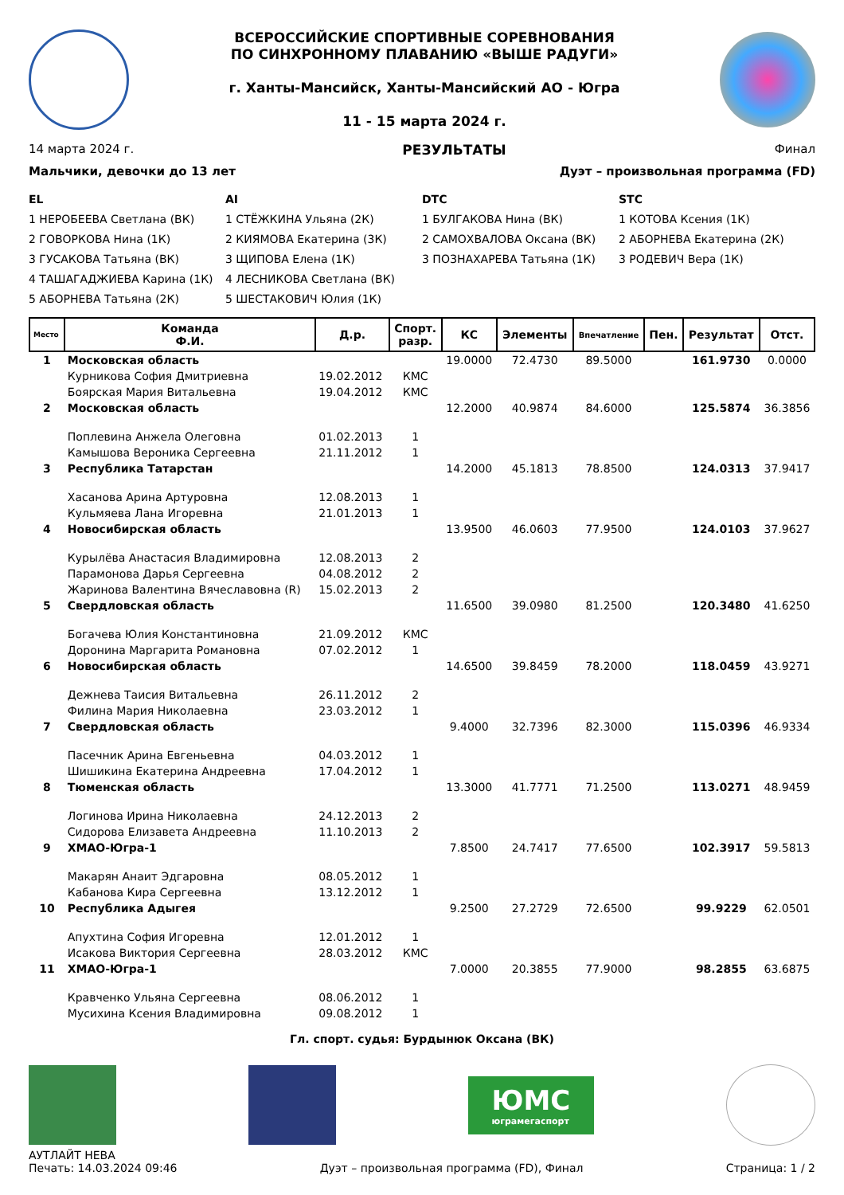ВСЕРОССИЙСКИЕ СПОРТИВНЫЕ СОРЕВНОВАНИЯ
ПО СИНХРОННОМУ ПЛАВАНИЮ «ВЫШЕ РАДУГИ»
г. Ханты-Мансийск, Ханты-Мансийский АО - Югра
11 - 15 марта 2024 г.
14 марта 2024 г. РЕЗУЛЬТАТЫ Финал
Мальчики, девочки до 13 лет Дуэт – произвольная программа (FD)
EL
1 НЕРОБЕЕВА Светлана (ВК)
2 ГОВОРКОВА Нина (1К)
3 ГУСАКОВА Татьяна (ВК)
4 ТАШАГАДЖИЕВА Карина (1К)
5 АБОРНЕВА Татьяна (2К)
AI
1 СТЁЖКИНА Ульяна (2К)
2 КИЯМОВА Екатерина (3К)
3 ЩИПОВА Елена (1К)
4 ЛЕСНИКОВА Светлана (ВК)
5 ШЕСТАКОВИЧ Юлия (1К)
DTC
1 БУЛГАКОВА Нина (ВК)
2 САМОХВАЛОВА Оксана (ВК)
3 ПОЗНАХАРЕВА Татьяна (1К)
STC
1 КОТОВА Ксения (1К)
2 АБОРНЕВА Екатерина (2К)
3 РОДЕВИЧ Вера (1К)
| Место | Команда Ф.И. | Д.р. | Спорт. разр. | КС | Элементы | Впечатление | Пен. | Результат | Отст. |
| --- | --- | --- | --- | --- | --- | --- | --- | --- | --- |
| 1 | Московская область | | | 19.0000 | 72.4730 | 89.5000 | | 161.9730 | 0.0000 |
| | Курникова София Дмитриевна | 19.02.2012 | КМС | | | | | | |
| | Боярская Мария Витальевна | 19.04.2012 | КМС | | | | | | |
| 2 | Московская область | | | 12.2000 | 40.9874 | 84.6000 | | 125.5874 | 36.3856 |
| | Поплевина Анжела Олеговна | 01.02.2013 | 1 | | | | | | |
| | Камышова Вероника Сергеевна | 21.11.2012 | 1 | | | | | | |
| 3 | Республика Татарстан | | | 14.2000 | 45.1813 | 78.8500 | | 124.0313 | 37.9417 |
| | Хасанова Арина Артуровна | 12.08.2013 | 1 | | | | | | |
| | Кульмяева Лана Игоревна | 21.01.2013 | 1 | | | | | | |
| 4 | Новосибирская область | | | 13.9500 | 46.0603 | 77.9500 | | 124.0103 | 37.9627 |
| | Курылёва Анастасия Владимировна | 12.08.2013 | 2 | | | | | | |
| | Парамонова Дарья Сергеевна | 04.08.2012 | 2 | | | | | | |
| | Жаринова Валентина Вячеславовна (R) | 15.02.2013 | 2 | | | | | | |
| 5 | Свердловская область | | | 11.6500 | 39.0980 | 81.2500 | | 120.3480 | 41.6250 |
| | Богачева Юлия Константиновна | 21.09.2012 | КМС | | | | | | |
| | Доронина Маргарита Романовна | 07.02.2012 | 1 | | | | | | |
| 6 | Новосибирская область | | | 14.6500 | 39.8459 | 78.2000 | | 118.0459 | 43.9271 |
| | Дежнева Таисия Витальевна | 26.11.2012 | 2 | | | | | | |
| | Филина Мария Николаевна | 23.03.2012 | 1 | | | | | | |
| 7 | Свердловская область | | | 9.4000 | 32.7396 | 82.3000 | | 115.0396 | 46.9334 |
| | Пасечник Арина Евгеньевна | 04.03.2012 | 1 | | | | | | |
| | Шишикина Екатерина Андреевна | 17.04.2012 | 1 | | | | | | |
| 8 | Тюменская область | | | 13.3000 | 41.7771 | 71.2500 | | 113.0271 | 48.9459 |
| | Логинова Ирина Николаевна | 24.12.2013 | 2 | | | | | | |
| | Сидорова Елизавета Андреевна | 11.10.2013 | 2 | | | | | | |
| 9 | ХМАО-Югра-1 | | | 7.8500 | 24.7417 | 77.6500 | | 102.3917 | 59.5813 |
| | Макарян Анаит Эдгаровна | 08.05.2012 | 1 | | | | | | |
| | Кабанова Кира Сергеевна | 13.12.2012 | 1 | | | | | | |
| 10 | Республика Адыгея | | | 9.2500 | 27.2729 | 72.6500 | | 99.9229 | 62.0501 |
| | Апухтина София Игоревна | 12.01.2012 | 1 | | | | | | |
| | Исакова Виктория Сергеевна | 28.03.2012 | КМС | | | | | | |
| 11 | ХМАО-Югра-1 | | | 7.0000 | 20.3855 | 77.9000 | | 98.2855 | 63.6875 |
| | Кравченко Ульяна Сергеевна | 08.06.2012 | 1 | | | | | | |
| | Мусихина Ксения Владимировна | 09.08.2012 | 1 | | | | | | |
Гл. спорт. судья: Бурдынюк Оксана (ВК)
ЮМС
юграмегаспорт
АУТЛАЙТ НЕВА
Печать: 14.03.2024 09:46 Дуэт – произвольная программа (FD), Финал Страница: 1 / 2